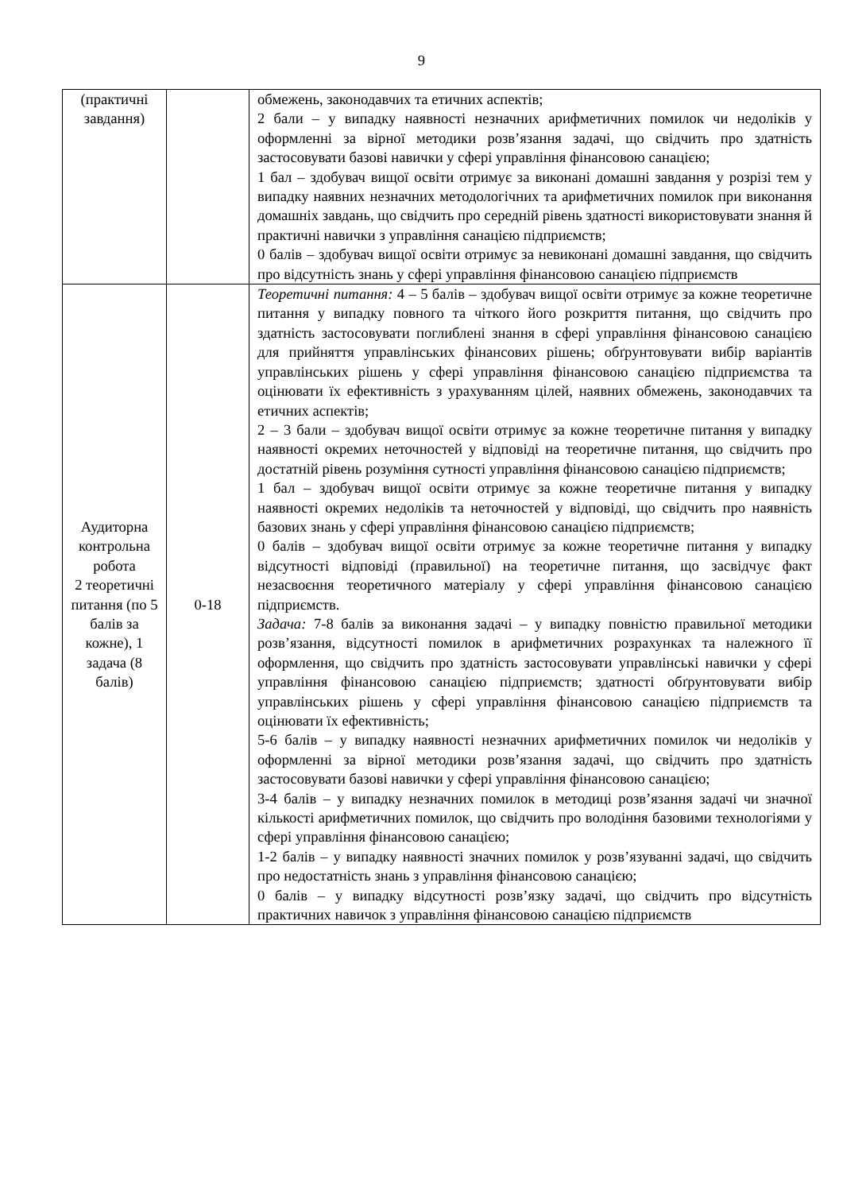9
| (практичні завдання) | | обмежень, законодавчих та етичних аспектів; 2 бали – у випадку наявності незначних арифметичних помилок чи недоліків у оформленні за вірної методики розв’язання задачі, що свідчить про здатність застосовувати базові навички у сфері управління фінансовою санацією; 1 бал – здобувач вищої освіти отримує за виконані домашні завдання у розрізі тем у випадку наявних незначних методологічних та арифметичних помилок при виконання домашніх завдань, що свідчить про середній рівень здатності використовувати знання й практичні навички з управління санацією підприємств; 0 балів – здобувач вищої освіти отримує за невиконані домашні завдання, що свідчить про відсутність знань у сфері управління фінансовою санацією підприємств |
| Аудиторна контрольна робота 2 теоретичні питання (по 5 балів за кожне), 1 задача (8 балів) | 0-18 | Теоретичні питання: 4 – 5 балів – здобувач вищої освіти отримує за кожне теоретичне питання у випадку повного та чіткого його розкриття питання, що свідчить про здатність застосовувати поглиблені знання в сфері управління фінансовою санацією для прийняття управлінських фінансових рішень; обґрунтовувати вибір варіантів управлінських рішень у сфері управління фінансовою санацією підприємства та оцінювати їх ефективність з урахуванням цілей, наявних обмежень, законодавчих та етичних аспектів; 2 – 3 бали – здобувач вищої освіти отримує за кожне теоретичне питання у випадку наявності окремих неточностей у відповіді на теоретичне питання, що свідчить про достатній рівень розуміння сутності управління фінансовою санацією підприємств; 1 бал – здобувач вищої освіти отримує за кожне теоретичне питання у випадку наявності окремих недоліків та неточностей у відповіді, що свідчить про наявність базових знань у сфері управління фінансовою санацією підприємств; 0 балів – здобувач вищої освіти отримує за кожне теоретичне питання у випадку відсутності відповіді (правильної) на теоретичне питання, що засвідчує факт незасвоєння теоретичного матеріалу у сфері управління фінансовою санацією підприємств. Задача: 7-8 балів за виконання задачі – у випадку повністю правильної методики розв’язання, відсутності помилок в арифметичних розрахунках та належного її оформлення, що свідчить про здатність застосовувати управлінські навички у сфері управління фінансовою санацією підприємств; здатності обґрунтовувати вибір управлінських рішень у сфері управління фінансовою санацією підприємств та оцінювати їх ефективність; 5-6 балів – у випадку наявності незначних арифметичних помилок чи недоліків у оформленні за вірної методики розв’язання задачі, що свідчить про здатність застосовувати базові навички у сфері управління фінансовою санацією; 3-4 балів – у випадку незначних помилок в методиці розв’язання задачі чи значної кількості арифметичних помилок, що свідчить про володіння базовими технологіями у сфері управління фінансовою санацією; 1-2 балів – у випадку наявності значних помилок у розв’язуванні задачі, що свідчить про недостатність знань з управління фінансовою санацією; 0 балів – у випадку відсутності розв’язку задачі, що свідчить про відсутність практичних навичок з управління фінансовою санацією підприємств |